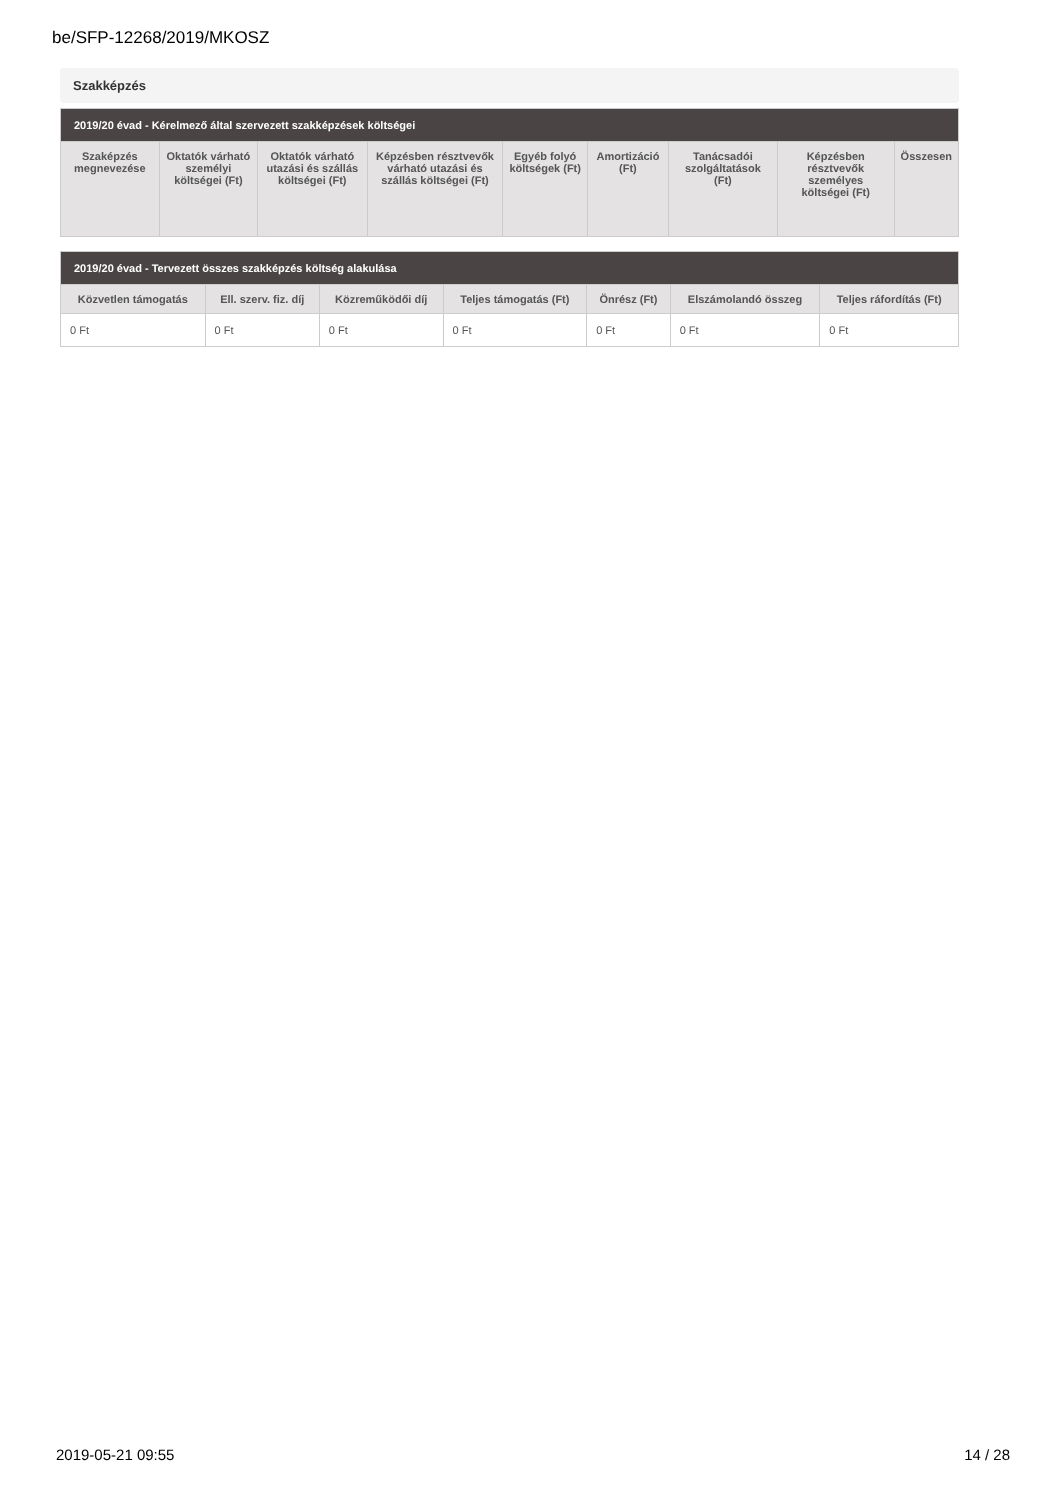be/SFP-12268/2019/MKOSZ
Szakképzés
| 2019/20 évad - Kérelmező által szervezett szakképzések költségei | | | | | | | | |
| --- | --- | --- | --- | --- | --- | --- | --- | --- |
| Szaképzés megnevezése | Oktatók várható személyi költségei (Ft) | Oktatók várható utazási és szállás költségei (Ft) | Képzésben résztvevők várható utazási és szállás költségei (Ft) | Egyéb folyó költségek (Ft) | Amortizáció (Ft) | Tanácsadói szolgáltatások (Ft) | Képzésben résztvevők személyes költségei (Ft) | Összesen |
| 2019/20 évad - Tervezett összes szakképzés költség alakulása | | | | | | |
| --- | --- | --- | --- | --- | --- | --- |
| Közvetlen támogatás | Ell. szerv. fiz. díj | Közreműködői díj | Teljes támogatás (Ft) | Önrész (Ft) | Elszámolandó összeg | Teljes ráfordítás (Ft) |
| 0 Ft | 0 Ft | 0 Ft | 0 Ft | 0 Ft | 0 Ft | 0 Ft |
2019-05-21 09:55 14 / 28